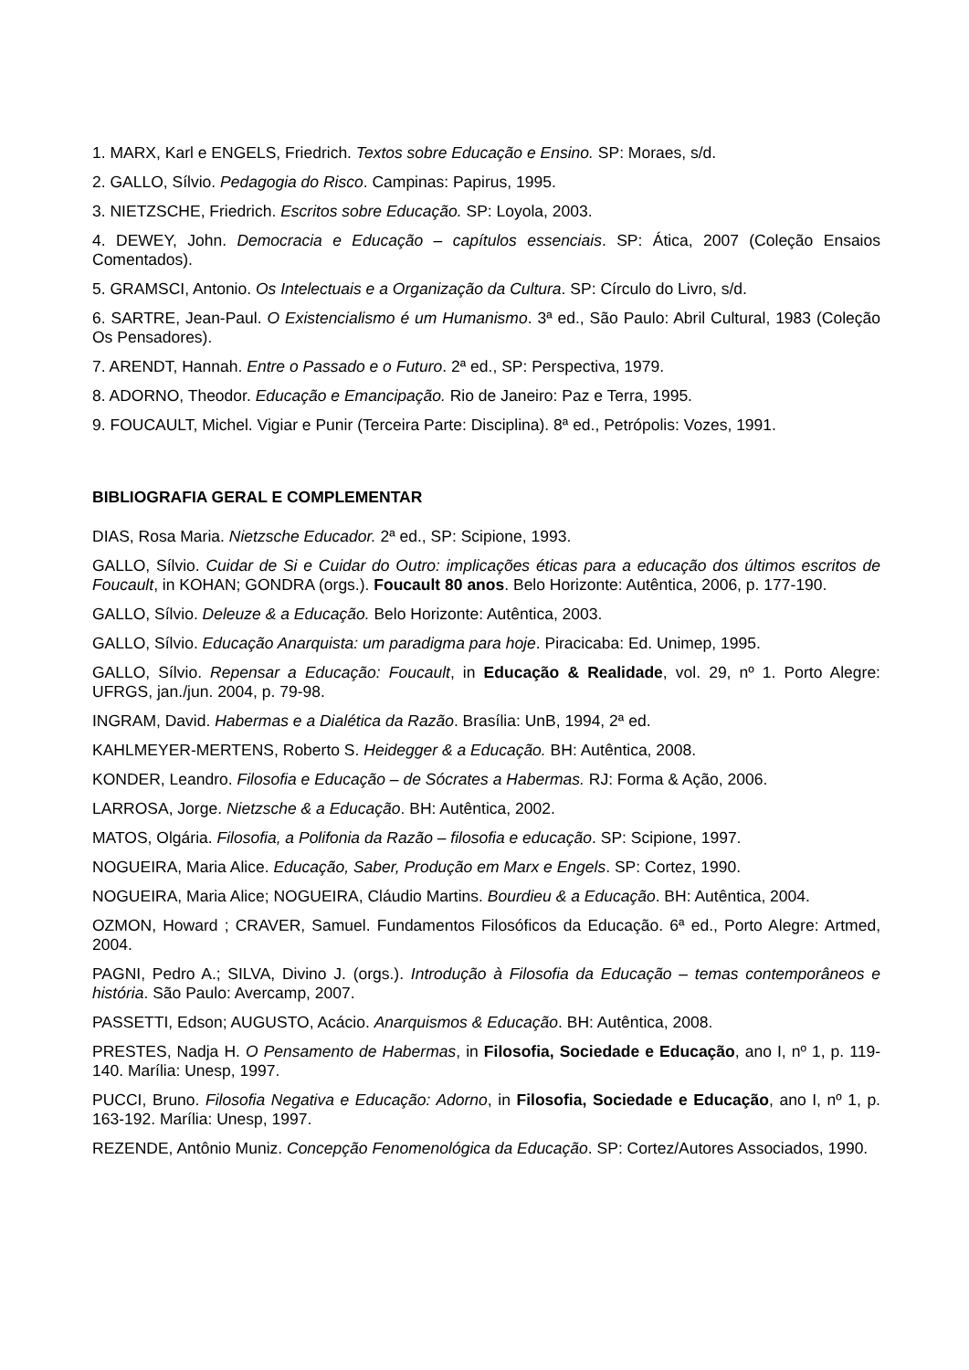1. MARX, Karl e ENGELS, Friedrich. Textos sobre Educação e Ensino. SP: Moraes, s/d.
2. GALLO, Sílvio. Pedagogia do Risco. Campinas: Papirus, 1995.
3. NIETZSCHE, Friedrich. Escritos sobre Educação. SP: Loyola, 2003.
4. DEWEY, John. Democracia e Educação – capítulos essenciais. SP: Ática, 2007 (Coleção Ensaios Comentados).
5. GRAMSCI, Antonio. Os Intelectuais e a Organização da Cultura. SP: Círculo do Livro, s/d.
6. SARTRE, Jean-Paul. O Existencialismo é um Humanismo. 3ª ed., São Paulo: Abril Cultural, 1983 (Coleção Os Pensadores).
7. ARENDT, Hannah. Entre o Passado e o Futuro. 2ª ed., SP: Perspectiva, 1979.
8. ADORNO, Theodor. Educação e Emancipação. Rio de Janeiro: Paz e Terra, 1995.
9. FOUCAULT, Michel. Vigiar e Punir (Terceira Parte: Disciplina). 8ª ed., Petrópolis: Vozes, 1991.
BIBLIOGRAFIA GERAL E COMPLEMENTAR
DIAS, Rosa Maria. Nietzsche Educador. 2ª ed., SP: Scipione, 1993.
GALLO, Sílvio. Cuidar de Si e Cuidar do Outro: implicações éticas para a educação dos últimos escritos de Foucault, in KOHAN; GONDRA (orgs.). Foucault 80 anos. Belo Horizonte: Autêntica, 2006, p. 177-190.
GALLO, Sílvio. Deleuze & a Educação. Belo Horizonte: Autêntica, 2003.
GALLO, Sílvio. Educação Anarquista: um paradigma para hoje. Piracicaba: Ed. Unimep, 1995.
GALLO, Sílvio. Repensar a Educação: Foucault, in Educação & Realidade, vol. 29, nº 1. Porto Alegre: UFRGS, jan./jun. 2004, p. 79-98.
INGRAM, David. Habermas e a Dialética da Razão. Brasília: UnB, 1994, 2ª ed.
KAHLMEYER-MERTENS, Roberto S. Heidegger & a Educação. BH: Autêntica, 2008.
KONDER, Leandro. Filosofia e Educação – de Sócrates a Habermas. RJ: Forma & Ação, 2006.
LARROSA, Jorge. Nietzsche & a Educação. BH: Autêntica, 2002.
MATOS, Olgária. Filosofia, a Polifonia da Razão – filosofia e educação. SP: Scipione, 1997.
NOGUEIRA, Maria Alice. Educação, Saber, Produção em Marx e Engels. SP: Cortez, 1990.
NOGUEIRA, Maria Alice; NOGUEIRA, Cláudio Martins. Bourdieu & a Educação. BH: Autêntica, 2004.
OZMON, Howard ; CRAVER, Samuel. Fundamentos Filosóficos da Educação. 6ª ed., Porto Alegre: Artmed, 2004.
PAGNI, Pedro A.; SILVA, Divino J. (orgs.). Introdução à Filosofia da Educação – temas contemporâneos e história. São Paulo: Avercamp, 2007.
PASSETTI, Edson; AUGUSTO, Acácio. Anarquismos & Educação. BH: Autêntica, 2008.
PRESTES, Nadja H. O Pensamento de Habermas, in Filosofia, Sociedade e Educação, ano I, nº 1, p. 119-140. Marília: Unesp, 1997.
PUCCI, Bruno. Filosofia Negativa e Educação: Adorno, in Filosofia, Sociedade e Educação, ano I, nº 1, p. 163-192. Marília: Unesp, 1997.
REZENDE, Antônio Muniz. Concepção Fenomenológica da Educação. SP: Cortez/Autores Associados, 1990.